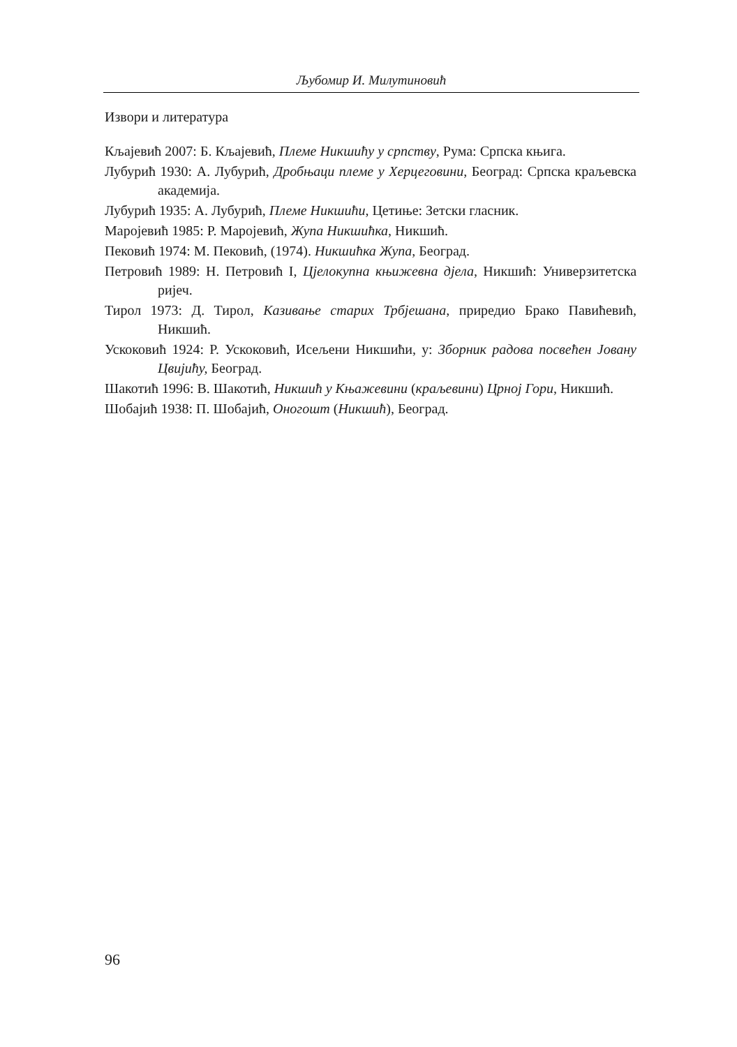Љубомир И. Милутиновић
Извори и литература
Кљајевић 2007: Б. Кљајевић, Племе Никшићу у српству, Рума: Српска књига.
Лубурић 1930: А. Лубурић, Дробњаци племе у Херцеговини, Београд: Српска краљевска академија.
Лубурић 1935: А. Лубурић, Племе Никшићи, Цетиње: Зетски гласник.
Маројевић 1985: Р. Маројевић, Жупа Никшићка, Никшић.
Пековић 1974: М. Пековић, (1974). Никшићка Жупа, Београд.
Петровић 1989: Н. Петровић I, Цјелокупна књижевна дјела, Никшић: Универзитетска ријеч.
Тирол 1973: Д. Тирол, Казивање старих Трбјешана, приредио Брако Павићевић, Никшић.
Ускоковић 1924: Р. Ускоковић, Исељени Никшићи, у: Зборник радова посвећен Јовану Цвијићу, Београд.
Шакотић 1996: В. Шакотић, Никшић у Књажевини (краљевини) Црној Гори, Никшић.
Шобајић 1938: П. Шобајић, Оногошт (Никшић), Београд.
96